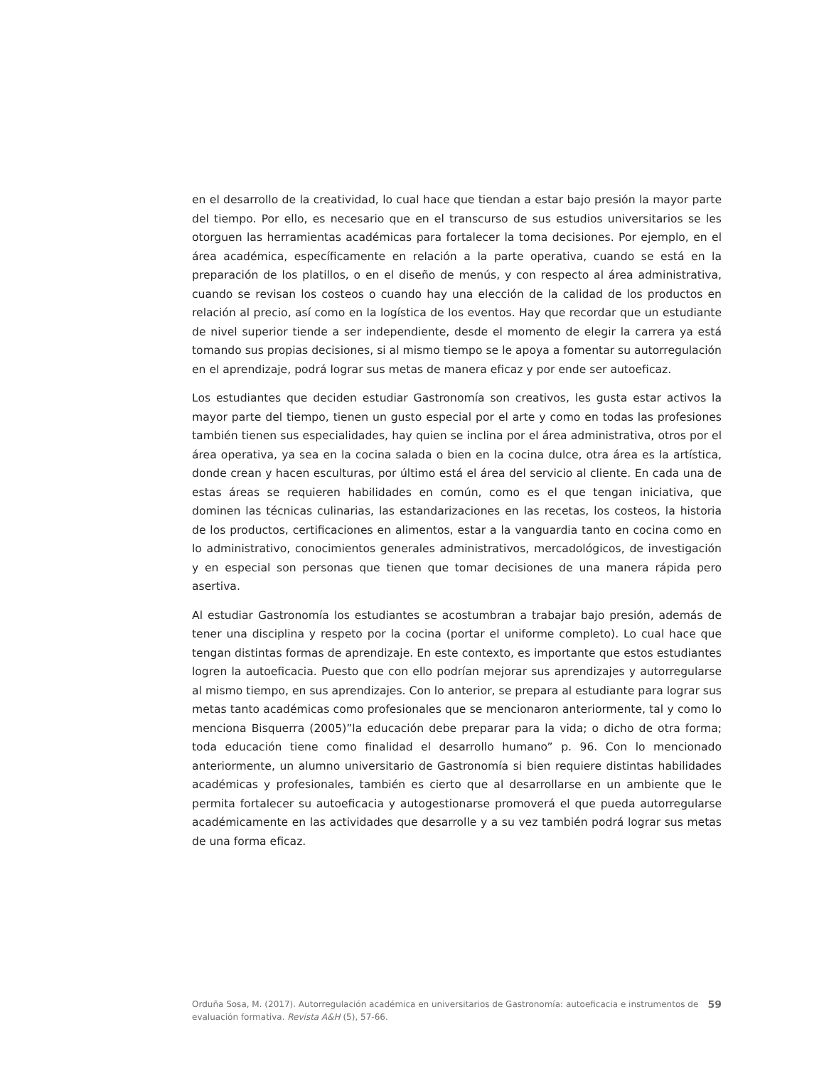en el desarrollo de la creatividad, lo cual hace que tiendan a estar bajo presión la mayor parte del tiempo. Por ello, es necesario que en el transcurso de sus estudios universitarios se les otorguen las herramientas académicas para fortalecer la toma decisiones. Por ejemplo, en el área académica, específicamente en relación a la parte operativa, cuando se está en la preparación de los platillos, o en el diseño de menús, y con respecto al área administrativa, cuando se revisan los costeos o cuando hay una elección de la calidad de los productos en relación al precio, así como en la logística de los eventos. Hay que recordar que un estudiante de nivel superior tiende a ser independiente, desde el momento de elegir la carrera ya está tomando sus propias decisiones, si al mismo tiempo se le apoya a fomentar su autorregulación en el aprendizaje, podrá lograr sus metas de manera eficaz y por ende ser autoeficaz.
Los estudiantes que deciden estudiar Gastronomía son creativos, les gusta estar activos la mayor parte del tiempo, tienen un gusto especial por el arte y como en todas las profesiones también tienen sus especialidades, hay quien se inclina por el área administrativa, otros por el área operativa, ya sea en la cocina salada o bien en la cocina dulce, otra área es la artística, donde crean y hacen esculturas, por último está el área del servicio al cliente. En cada una de estas áreas se requieren habilidades en común, como es el que tengan iniciativa, que dominen las técnicas culinarias, las estandarizaciones en las recetas, los costeos, la historia de los productos, certificaciones en alimentos, estar a la vanguardia tanto en cocina como en lo administrativo, conocimientos generales administrativos, mercadológicos, de investigación y en especial son personas que tienen que tomar decisiones de una manera rápida pero asertiva.
Al estudiar Gastronomía los estudiantes se acostumbran a trabajar bajo presión, además de tener una disciplina y respeto por la cocina (portar el uniforme completo). Lo cual hace que tengan distintas formas de aprendizaje. En este contexto, es importante que estos estudiantes logren la autoeficacia. Puesto que con ello podrían mejorar sus aprendizajes y autorregularse al mismo tiempo, en sus aprendizajes. Con lo anterior, se prepara al estudiante para lograr sus metas tanto académicas como profesionales que se mencionaron anteriormente, tal y como lo menciona Bisquerra (2005)”la educación debe preparar para la vida; o dicho de otra forma; toda educación tiene como finalidad el desarrollo humano” p. 96. Con lo mencionado anteriormente, un alumno universitario de Gastronomía si bien requiere distintas habilidades académicas y profesionales, también es cierto que al desarrollarse en un ambiente que le permita fortalecer su autoeficacia y autogestionarse promoverá el que pueda autorregularse académicamente en las actividades que desarrolle y a su vez también podrá lograr sus metas de una forma eficaz.
Orduña Sosa, M. (2017). Autorregulación académica en universitarios de Gastronomía: autoeficacia e instrumentos de evaluación formativa. Revista A&H (5), 57-66.
59